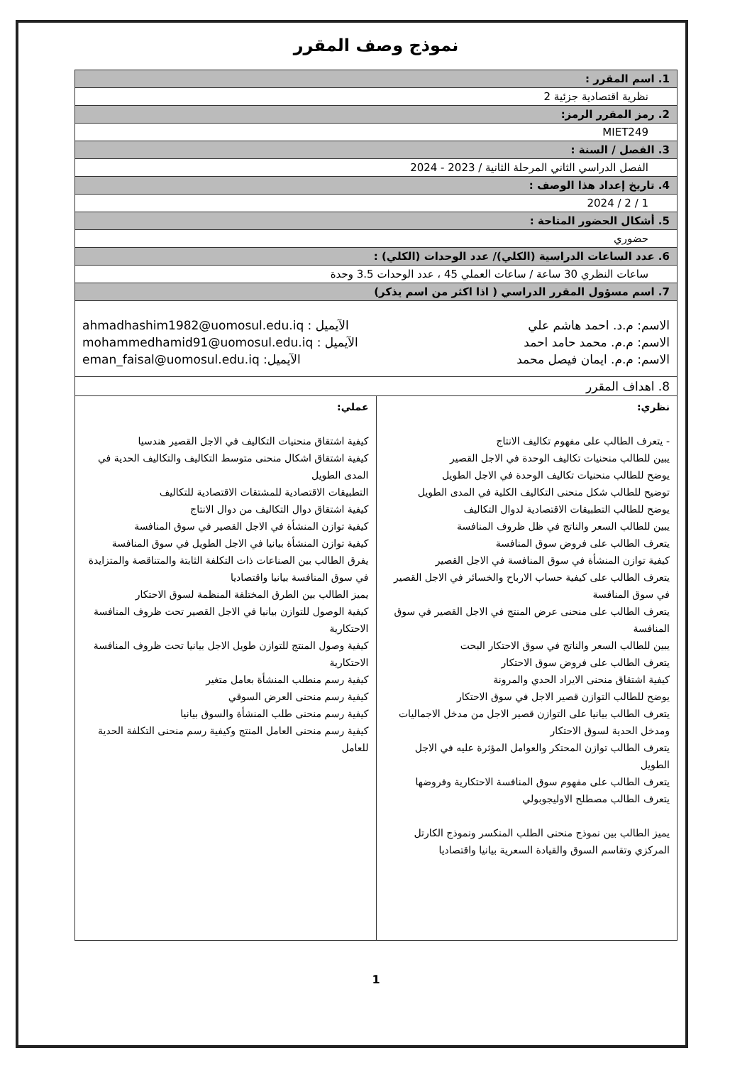نموذج وصف المقرر
| 1. اسم المقرر : | |
| نظرية اقتصادية جزئية 2 | |
| 2. رمز المقرر الرمز: | |
| MIET249 | |
| 3. الفصل / السنة : | |
| الفصل الدراسي الثاني المرحلة الثانية / 2023 - 2024 | |
| 4. تاريخ إعداد هذا الوصف : | |
| 1 / 2 / 2024 | |
| 5. أشكال الحضور المتاحة : | |
| حضوري | |
| 6. عدد الساعات الدراسية (الكلي)/ عدد الوحدات (الكلي) : | |
| ساعات النظري 30 ساعة / ساعات العملي 45 ، عدد الوحدات 3.5 وحدة | |
| 7. اسم مسؤول المقرر الدراسي ( اذا اكثر من اسم يذكر) | |
| الاسم: م.د. احمد هاشم علي الآيميل : ahmadhashim1982@uomosul.edu.iq الاسم: م.م. محمد حامد احمد الآيميل : mohammedhamid91@uomosul.edu.iq الاسم: م.م. ايمان فيصل محمد الآيميل: eman_faisal@uomosul.edu.iq | |
| 8. اهداف المقرر | |
| نظري: - يتعرف الطالب على مفهوم تكاليف الانتاج يبين للطالب منحنيات تكاليف الوحدة في الاجل القصير يوضح للطالب منحنيات تكاليف الوحدة في الاجل الطويل توضيح للطالب شكل منحنى التكاليف الكلية في المدى الطويل يوضح للطالب التطبيقات الاقتصادية لدوال التكاليف يبين للطالب السعر والناتج في ظل ظروف المنافسة يتعرف الطالب على فروض سوق المنافسة كيفية توازن المنشأة في سوق المنافسة في الاجل القصير يتعرف الطالب على كيفية حساب الارباح والخسائر في الاجل القصير في سوق المنافسة يتعرف الطالب على منحنى عرض المنتج في الاجل القصير في سوق المنافسة يبين للطالب السعر والناتج في سوق الاحتكار البحت يتعرف الطالب على فروض سوق الاحتكار كيفية اشتقاق منحنى الايراد الحدي والمرونة يوضح للطالب التوازن قصير الاجل في سوق الاحتكار يتعرف الطالب بيانيا على التوازن قصير الاجل من مدخل الاجماليات ومدخل الحدية لسوق الاحتكار يتعرف الطالب توازن المحتكر والعوامل المؤثرة عليه في الاجل الطويل يتعرف الطالب على مفهوم سوق المنافسة الاحتكارية وفروضها يتعرف الطالب مصطلح الاوليجوبولي يميز الطالب بين نموذج منحنى الطلب المنكسر ونموذج الكارتل المركزي وتقاسم السوق والقيادة السعرية بيانيا واقتصاديا | عملي: كيفية اشتقاق منحنيات التكاليف في الاجل القصير هندسيا كيفية اشتقاق اشكال منحنى متوسط التكاليف والتكاليف الحدية في المدى الطويل التطبيقات الاقتصادية للمشتقات الاقتصادية للتكاليف كيفية اشتقاق دوال التكاليف من دوال الانتاج كيفية توازن المنشأة في الاجل القصير في سوق المنافسة كيفية توازن المنشأة بيانيا في الاجل الطويل في سوق المنافسة يفرق الطالب بين الصناعات ذات التكلفة الثابتة والمتناقصة والمتزايدة في سوق المنافسة بيانيا واقتصاديا يميز الطالب بين الطرق المختلفة المنظمة لسوق الاحتكار كيفية الوصول للتوازن بيانيا في الاجل القصير تحت ظروف المنافسة الاحتكارية كيفية وصول المنتج للتوازن طويل الاجل بيانيا تحت ظروف المنافسة الاحتكارية كيفية رسم منطلب المنشأة بعامل متغير كيفية رسم منحنى العرض السوقي كيفية رسم منحنى طلب المنشأة والسوق بيانيا كيفية رسم منحنى العامل المنتج وكيفية رسم منحنى التكلفة الحدية للعامل |
1